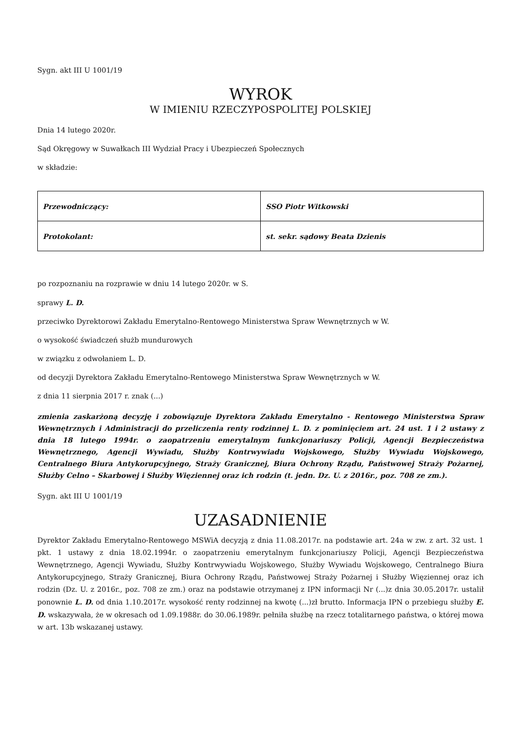Sygn. akt III U 1001/19
WYROK
W IMIENIU RZECZYPOSPOLITEJ POLSKIEJ
Dnia 14 lutego 2020r.
Sąd Okręgowy w Suwałkach III Wydział Pracy i Ubezpieczeń Społecznych
w składzie:
| Przewodniczący: | SSO Piotr Witkowski |
| Protokolant: | st. sekr. sądowy Beata Dzienis |
po rozpoznaniu na rozprawie w dniu 14 lutego 2020r. w S.
sprawy L. D.
przeciwko Dyrektorowi Zakładu Emerytalno-Rentowego Ministerstwa Spraw Wewnętrznych w W.
o wysokość świadczeń służb mundurowych
w związku z odwołaniem L. D.
od decyzji Dyrektora Zakładu Emerytalno-Rentowego Ministerstwa Spraw Wewnętrznych w W.
z dnia 11 sierpnia 2017 r. znak (...)
zmienia zaskarżoną decyzję i zobowiązuje Dyrektora Zakładu Emerytalno - Rentowego Ministerstwa Spraw Wewnętrznych i Administracji do przeliczenia renty rodzinnej L. D. z pominięciem art. 24 ust. 1 i 2 ustawy z dnia 18 lutego 1994r. o zaopatrzeniu emerytalnym funkcjonariuszy Policji, Agencji Bezpieczeństwa Wewnętrznego, Agencji Wywiadu, Służby Kontrwywiadu Wojskowego, Służby Wywiadu Wojskowego, Centralnego Biura Antykorupcyjnego, Straży Granicznej, Biura Ochrony Rządu, Państwowej Straży Pożarnej, Służby Celno – Skarbowej i Służby Więziennej oraz ich rodzin (t. jedn. Dz. U. z 2016r., poz. 708 ze zm.).
Sygn. akt III U 1001/19
UZASADNIENIE
Dyrektor Zakładu Emerytalno-Rentowego MSWiA decyzją z dnia 11.08.2017r. na podstawie art. 24a w zw. z art. 32 ust. 1 pkt. 1 ustawy z dnia 18.02.1994r. o zaopatrzeniu emerytalnym funkcjonariuszy Policji, Agencji Bezpieczeństwa Wewnętrznego, Agencji Wywiadu, Służby Kontrwywiadu Wojskowego, Służby Wywiadu Wojskowego, Centralnego Biura Antykorupcyjnego, Straży Granicznej, Biura Ochrony Rządu, Państwowej Straży Pożarnej i Służby Więziennej oraz ich rodzin (Dz. U. z 2016r., poz. 708 ze zm.) oraz na podstawie otrzymanej z IPN informacji Nr (...)z dnia 30.05.2017r. ustalił ponownie L. D. od dnia 1.10.2017r. wysokość renty rodzinnej na kwotę (...)zł brutto. Informacja IPN o przebiegu służby E. D. wskazywała, że w okresach od 1.09.1988r. do 30.06.1989r. pełniła służbę na rzecz totalitarnego państwa, o której mowa w art. 13b wskazanej ustawy.